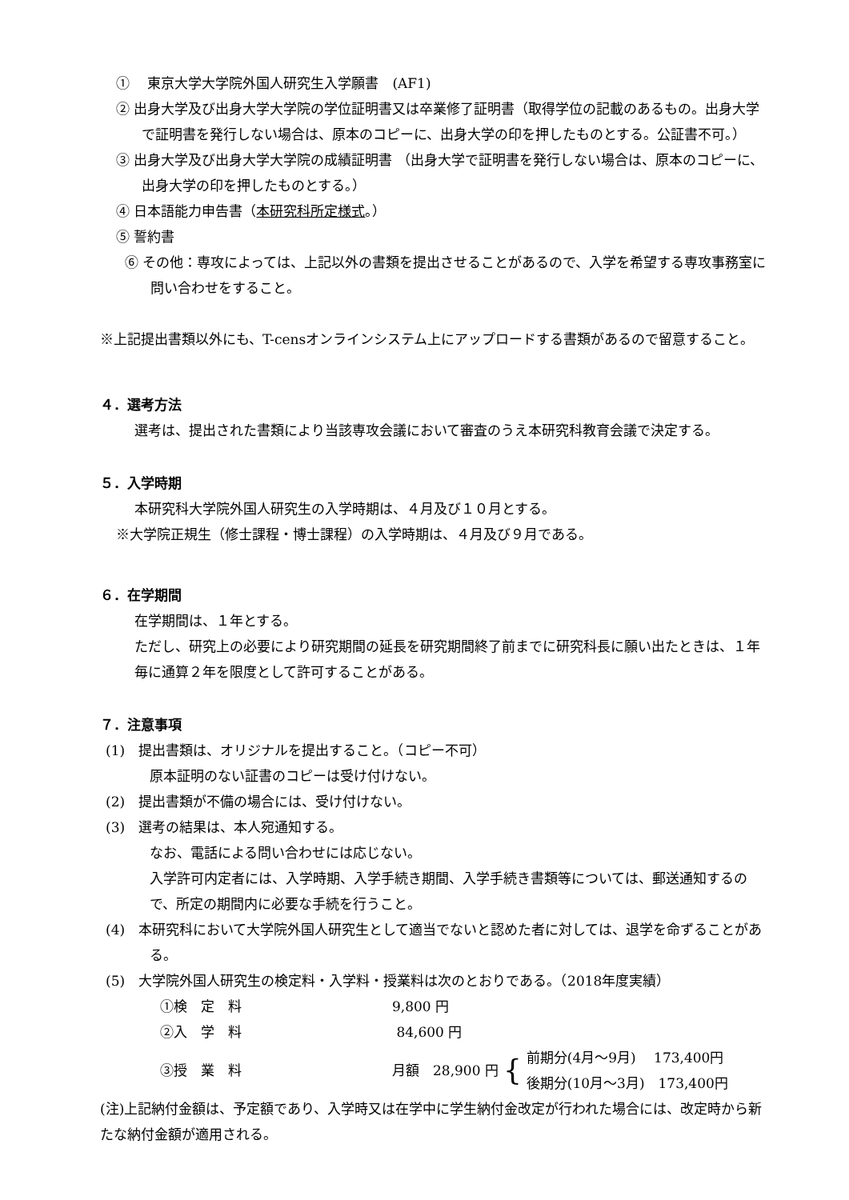①　 東京大学大学院外国人研究生入学願書　(AF1)
② 出身大学及び出身大学大学院の学位証明書又は卒業修了証明書（取得学位の記載のあるもの。出身大学で証明書を発行しない場合は、原本のコピーに、出身大学の印を押したものとする。公証書不可。）
③ 出身大学及び出身大学大学院の成績証明書 （出身大学で証明書を発行しない場合は、原本のコピーに、出身大学の印を押したものとする。）
④ 日本語能力申告書（本研究科所定様式。）
⑤ 誓約書
⑥ その他：専攻によっては、上記以外の書類を提出させることがあるので、入学を希望する専攻事務室に問い合わせをすること。
※上記提出書類以外にも、T-censオンラインシステム上にアップロードする書類があるので留意すること。
４．選考方法
選考は、提出された書類により当該専攻会議において審査のうえ本研究科教育会議で決定する。
５．入学時期
本研究科大学院外国人研究生の入学時期は、４月及び１０月とする。
※大学院正規生（修士課程・博士課程）の入学時期は、４月及び９月である。
６．在学期間
在学期間は、１年とする。
ただし、研究上の必要により研究期間の延長を研究期間終了前までに研究科長に願い出たときは、１年毎に通算２年を限度として許可することがある。
７．注意事項
(1)　提出書類は、オリジナルを提出すること。（コピー不可）
原本証明のない証書のコピーは受け付けない。
(2)　提出書類が不備の場合には、受け付けない。
(3)　選考の結果は、本人宛通知する。
なお、電話による問い合わせには応じない。
入学許可内定者には、入学時期、入学手続き期間、入学手続き書類等については、郵送通知するので、所定の期間内に必要な手続を行うこと。
(4)　本研究科において大学院外国人研究生として適当でないと認めた者に対しては、退学を命ずることがある。
(5)　大学院外国人研究生の検定料・入学料・授業料は次のとおりである。（2018年度実績）
①検　定　料 9,800 円
②入　学　料 84,600 円
③授　業　料 月額　28,900 円 { 前期分(4月～9月)　 173,400円
後期分(10月～3月)　173,400円
(注)上記納付金額は、予定額であり、入学時又は在学中に学生納付金改定が行われた場合には、改定時から新たな納付金額が適用される。